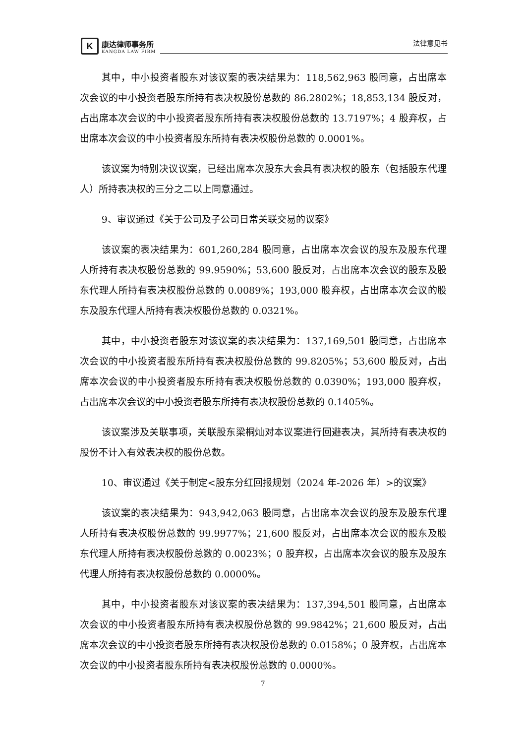K
康达律师事务所
KANGDA LAW FIRM
法律意见书
其中，中小投资者股东对该议案的表决结果为：118,562,963 股同意，占出席本次会议的中小投资者股东所持有表决权股份总数的 86.2802%；18,853,134 股反对，占出席本次会议的中小投资者股东所持有表决权股份总数的 13.7197%；4 股弃权，占出席本次会议的中小投资者股东所持有表决权股份总数的 0.0001%。
该议案为特别决议议案，已经出席本次股东大会具有表决权的股东（包括股东代理人）所持表决权的三分之二以上同意通过。
9、审议通过《关于公司及子公司日常关联交易的议案》
该议案的表决结果为：601,260,284 股同意，占出席本次会议的股东及股东代理人所持有表决权股份总数的 99.9590%；53,600 股反对，占出席本次会议的股东及股东代理人所持有表决权股份总数的 0.0089%；193,000 股弃权，占出席本次会议的股东及股东代理人所持有表决权股份总数的 0.0321%。
其中，中小投资者股东对该议案的表决结果为：137,169,501 股同意，占出席本次会议的中小投资者股东所持有表决权股份总数的 99.8205%；53,600 股反对，占出席本次会议的中小投资者股东所持有表决权股份总数的 0.0390%；193,000 股弃权，占出席本次会议的中小投资者股东所持有表决权股份总数的 0.1405%。
该议案涉及关联事项，关联股东梁桐灿对本议案进行回避表决，其所持有表决权的股份不计入有效表决权的股份总数。
10、审议通过《关于制定<股东分红回报规划（2024 年-2026 年）>的议案》
该议案的表决结果为：943,942,063 股同意，占出席本次会议的股东及股东代理人所持有表决权股份总数的 99.9977%；21,600 股反对，占出席本次会议的股东及股东代理人所持有表决权股份总数的 0.0023%；0 股弃权，占出席本次会议的股东及股东代理人所持有表决权股份总数的 0.0000%。
其中，中小投资者股东对该议案的表决结果为：137,394,501 股同意，占出席本次会议的中小投资者股东所持有表决权股份总数的 99.9842%；21,600 股反对，占出席本次会议的中小投资者股东所持有表决权股份总数的 0.0158%；0 股弃权，占出席本次会议的中小投资者股东所持有表决权股份总数的 0.0000%。
7